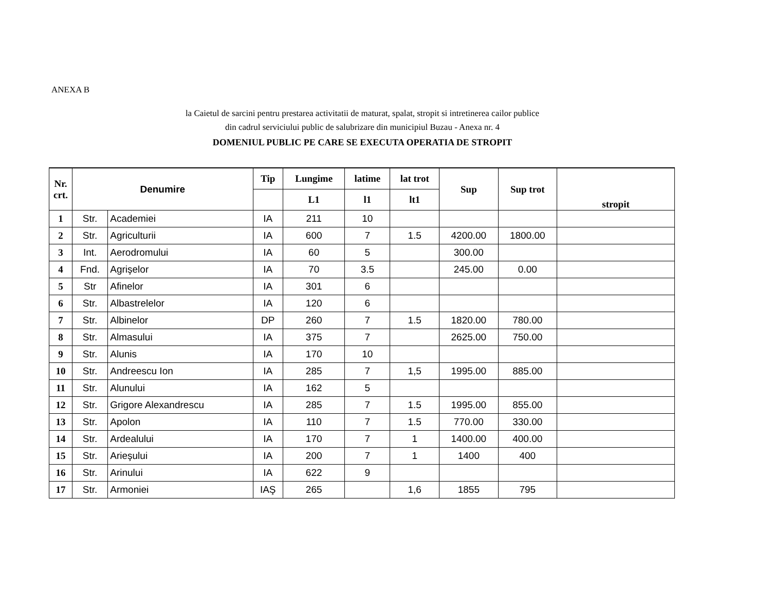ANEXA B
la Caietul de sarcini pentru prestarea activitatii de maturat, spalat, stropit si intretinerea cailor publice
din cadrul serviciului public de salubrizare din municipiul Buzau - Anexa nr. 4
DOMENIUL PUBLIC PE CARE SE EXECUTA OPERATIA DE STROPIT
| Nr. crt. | Denumire | | Tip | Lungime | latime | lat trot | Sup | Sup trot | stropit |
| --- | --- | --- | --- | --- | --- | --- | --- | --- | --- |
| | | | | L1 | l1 | lt1 | | | |
| 1 | Str. | Academiei | IA | 211 | 10 | | | | |
| 2 | Str. | Agriculturii | IA | 600 | 7 | 1.5 | 4200.00 | 1800.00 | |
| 3 | Int. | Aerodromului | IA | 60 | 5 | | 300.00 | | |
| 4 | Fnd. | Agrişelor | IA | 70 | 3.5 | | 245.00 | 0.00 | |
| 5 | Str | Afinelor | IA | 301 | 6 | | | | |
| 6 | Str. | Albastrelelor | IA | 120 | 6 | | | | |
| 7 | Str. | Albinelor | DP | 260 | 7 | 1.5 | 1820.00 | 780.00 | |
| 8 | Str. | Almasului | IA | 375 | 7 | | 2625.00 | 750.00 | |
| 9 | Str. | Alunis | IA | 170 | 10 | | | | |
| 10 | Str. | Andreescu Ion | IA | 285 | 7 | 1,5 | 1995.00 | 885.00 | |
| 11 | Str. | Alunului | IA | 162 | 5 | | | | |
| 12 | Str. | Grigore Alexandrescu | IA | 285 | 7 | 1.5 | 1995.00 | 855.00 | |
| 13 | Str. | Apolon | IA | 110 | 7 | 1.5 | 770.00 | 330.00 | |
| 14 | Str. | Ardealului | IA | 170 | 7 | 1 | 1400.00 | 400.00 | |
| 15 | Str. | Arieşului | IA | 200 | 7 | 1 | 1400 | 400 | |
| 16 | Str. | Arinului | IA | 622 | 9 | | | | |
| 17 | Str. | Armoniei | IAŞ | 265 | | 1,6 | 1855 | 795 | |